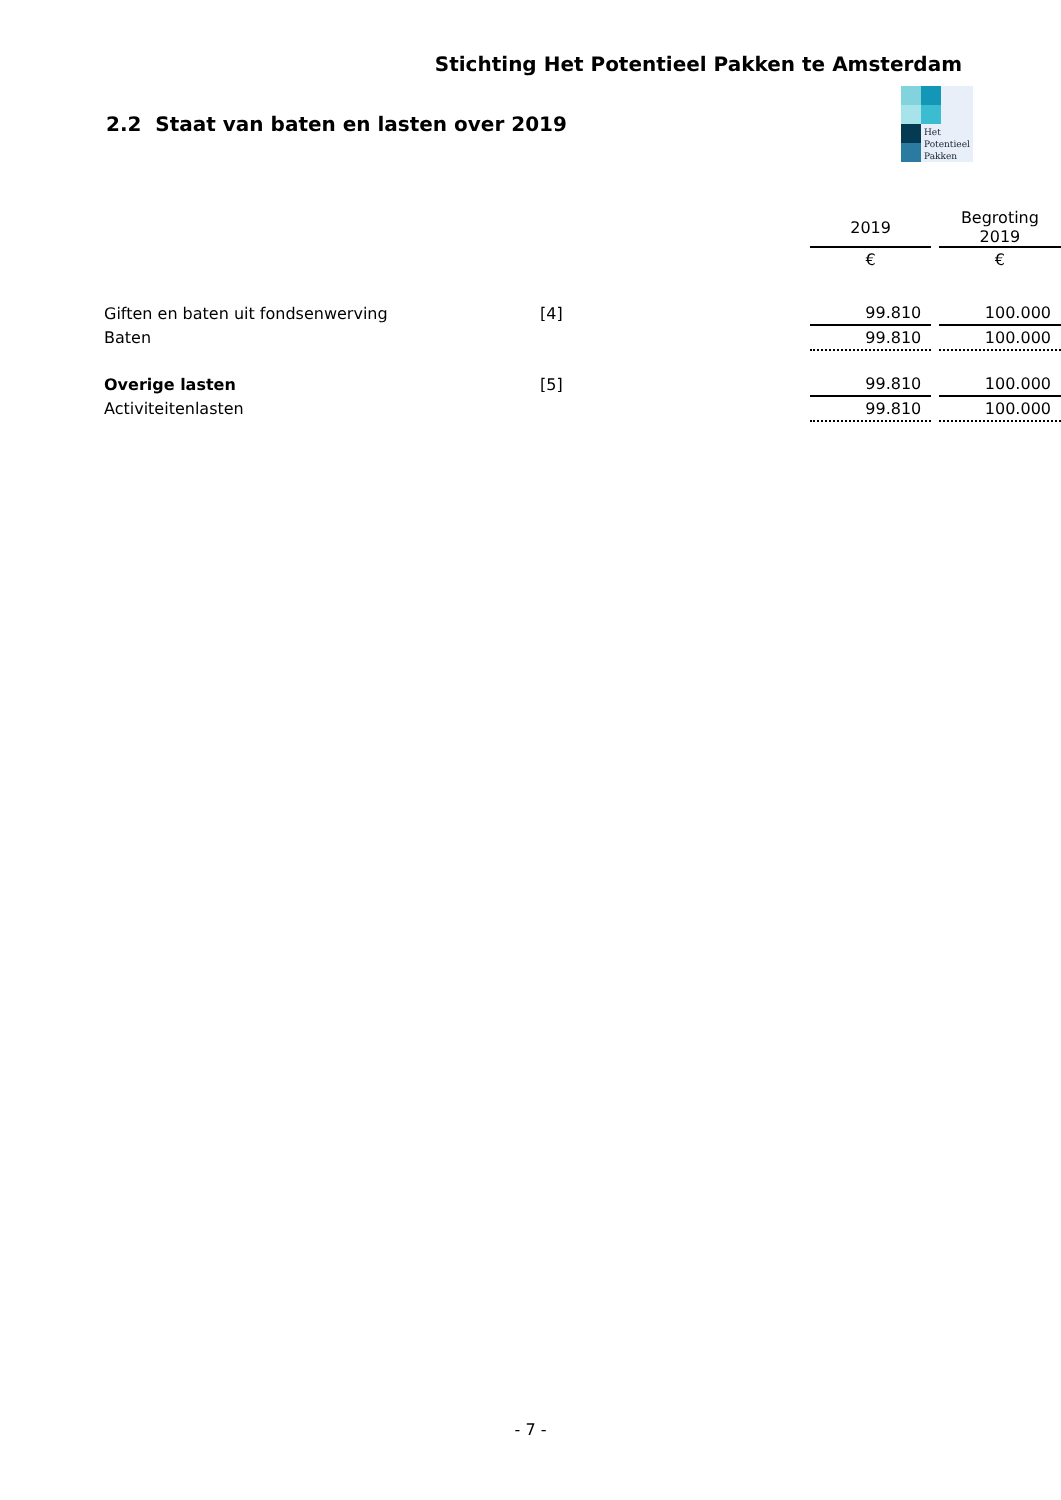Stichting Het Potentieel Pakken te Amsterdam
Het
Potentieel
Pakken
2.2 Staat van baten en lasten over 2019
| | | | 2019 | | Begroting 2019 |
| --- | --- | --- | --- | --- | --- |
| | | | € | | € |
| Giften en baten uit fondsenwerving | [4] | | 99.810 | | 100.000 |
| Baten | | | 99.810 | | 100.000 |
| Overige lasten | [5] | | 99.810 | | 100.000 |
| Activiteitenlasten | | | 99.810 | | 100.000 |
- 7 -